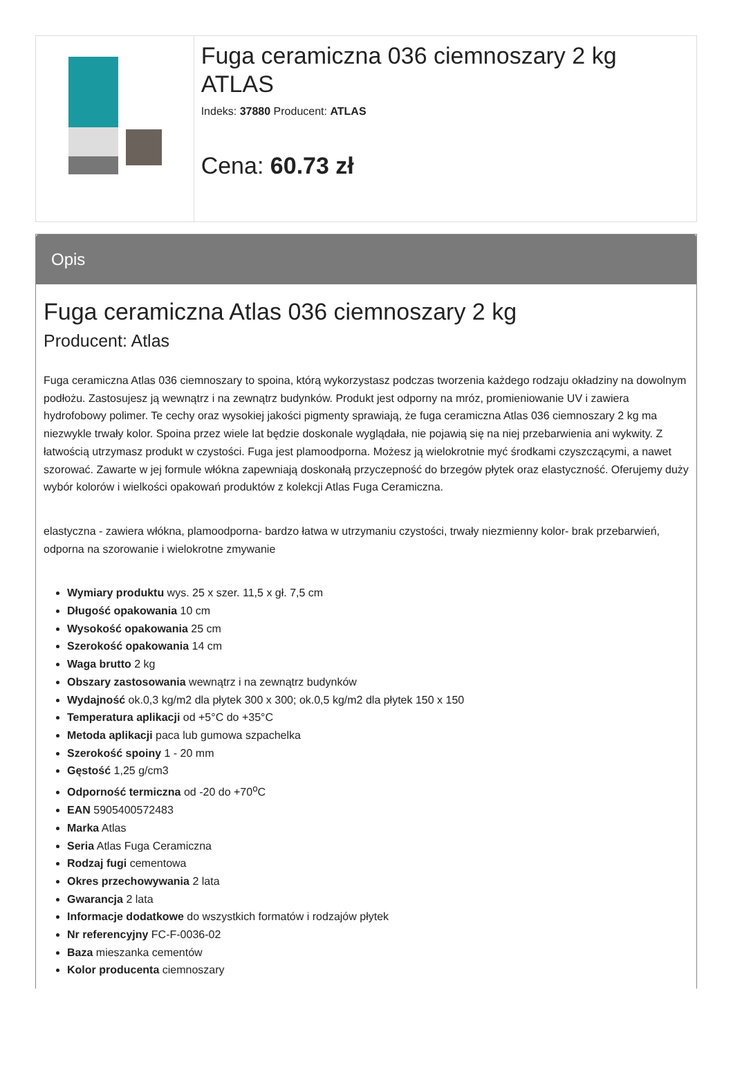Fuga ceramiczna 036 ciemnoszary 2 kg ATLAS
Indeks: 37880 Producent: ATLAS
Cena: 60.73 zł
Opis
Fuga ceramiczna Atlas 036 ciemnoszary 2 kg
Producent: Atlas
Fuga ceramiczna Atlas 036 ciemnoszary to spoina, którą wykorzystasz podczas tworzenia każdego rodzaju okładziny na dowolnym podłożu. Zastosujesz ją wewnątrz i na zewnątrz budynków. Produkt jest odporny na mróz, promieniowanie UV i zawiera hydrofobowy polimer. Te cechy oraz wysokiej jakości pigmenty sprawiają, że fuga ceramiczna Atlas 036 ciemnoszary 2 kg ma niezwykle trwały kolor. Spoina przez wiele lat będzie doskonale wyglądała, nie pojawią się na niej przebarwienia ani wykwity. Z łatwością utrzymasz produkt w czystości. Fuga jest plamoodporna. Możesz ją wielokrotnie myć środkami czyszczącymi, a nawet szorować. Zawarte w jej formule włókna zapewniają doskonałą przyczepność do brzegów płytek oraz elastyczność. Oferujemy duży wybór kolorów i wielkości opakowań produktów z kolekcji Atlas Fuga Ceramiczna.
elastyczna - zawiera włókna, plamoodporna- bardzo łatwa w utrzymaniu czystości, trwały niezmienny kolor- brak przebarwień, odporna na szorowanie i wielokrotne zmywanie
Wymiary produktu wys. 25 x szer. 11,5 x gł. 7,5 cm
Długość opakowania 10 cm
Wysokość opakowania 25 cm
Szerokość opakowania 14 cm
Waga brutto 2 kg
Obszary zastosowania wewnątrz i na zewnątrz budynków
Wydajność ok.0,3 kg/m2 dla płytek 300 x 300; ok.0,5 kg/m2 dla płytek 150 x 150
Temperatura aplikacji od +5°C do +35°C
Metoda aplikacji paca lub gumowa szpachelka
Szerokość spoiny 1 - 20 mm
Gęstość 1,25 g/cm3
Odporność termiczna od -20 do +70<sup>o</sup>C
EAN 5905400572483
Marka Atlas
Seria Atlas Fuga Ceramiczna
Rodzaj fugi cementowa
Okres przechowywania 2 lata
Gwarancja 2 lata
Informacje dodatkowe do wszystkich formatów i rodzajów płytek
Nr referencyjny FC-F-0036-02
Baza mieszanka cementów
Kolor producenta ciemnoszary